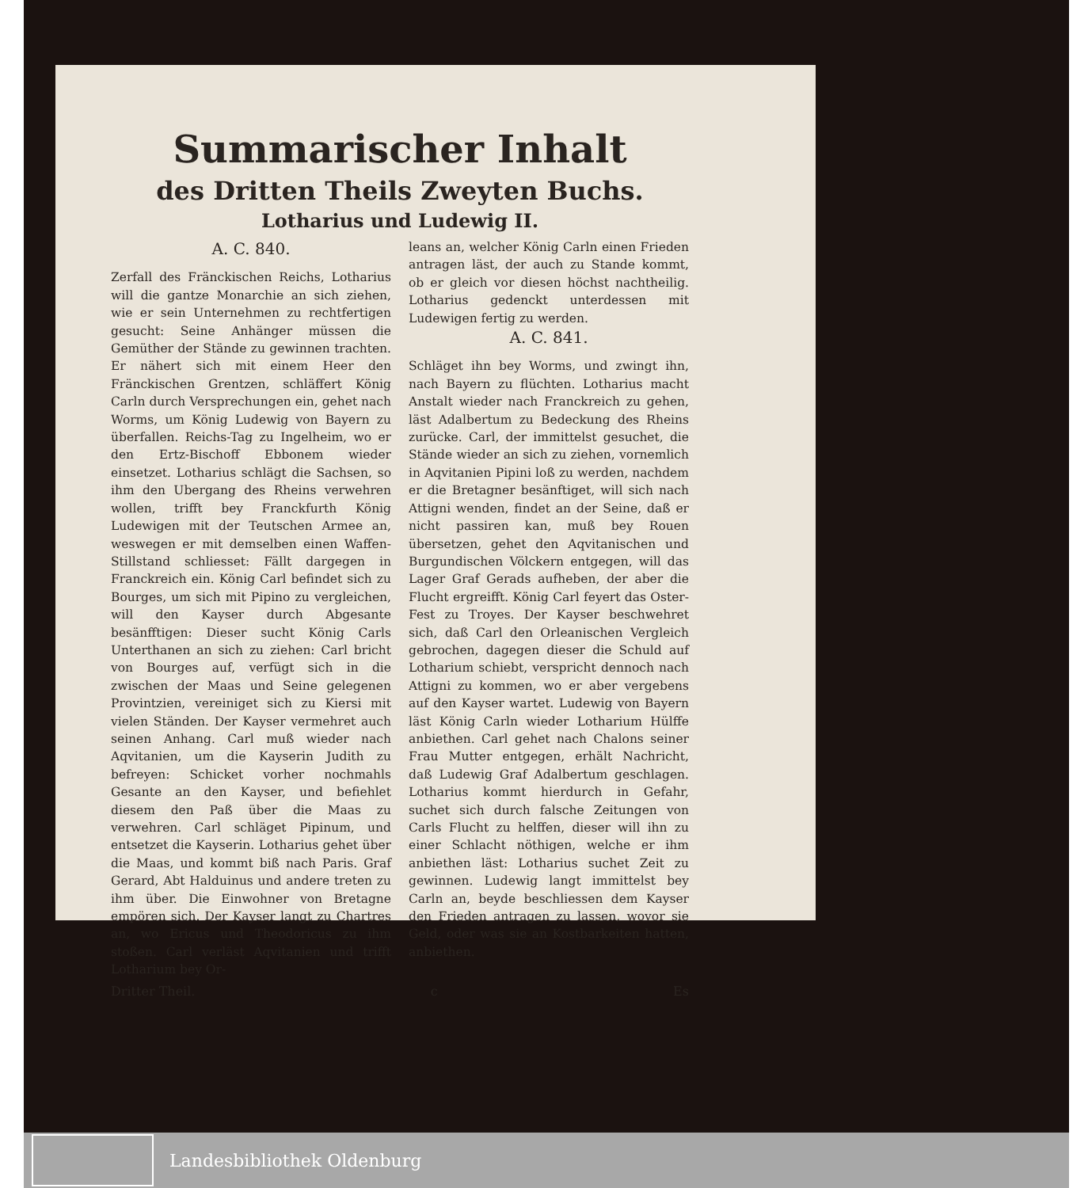Summarischer Inhalt
des Dritten Theils Zweyten Buchs.
Lotharius und Ludewig II.
A. C. 840.
Zerfall des Fränckischen Reichs, Lotharius will die gantze Monarchie an sich ziehen, wie er sein Unternehmen zu rechtfertigen gesucht: Seine Anhänger müssen die Gemüther der Stände zu gewinnen trachten. Er nähert sich mit einem Heer den Fränckischen Grentzen, schläffert König Carln durch Versprechungen ein, gehet nach Worms, um König Ludewig von Bayern zu überfallen. Reichs-Tag zu Ingelheim, wo er den Ertz-Bischoff Ebbonem wieder einsetzet. Lotharius schlägt die Sachsen, so ihm den Ubergang des Rheins verwehren wollen, trifft bey Franckfurth König Ludewigen mit der Teutschen Armee an, weswegen er mit demselben einen Waffen-Stillstand schliesset: Fällt dargegen in Franckreich ein. König Carl befindet sich zu Bourges, um sich mit Pipino zu vergleichen, will den Kayser durch Abgesante besänfftigen: Dieser sucht König Carls Unterthanen an sich zu ziehen: Carl bricht von Bourges auf, verfügt sich in die zwischen der Maas und Seine gelegenen Provintzien, vereiniget sich zu Kiersi mit vielen Ständen. Der Kayser vermehret auch seinen Anhang. Carl muß wieder nach Aqvitanien, um die Kayserin Judith zu befreyen: Schicket vorher nochmahls Gesante an den Kayser, und befiehlet diesem den Paß über die Maas zu verwehren. Carl schläget Pipinum, und entsetzet die Kayserin. Lotharius gehet über die Maas, und kommt biß nach Paris. Graf Gerard, Abt Halduinus und andere treten zu ihm über. Die Einwohner von Bretagne empören sich. Der Kayser langt zu Chartres an, wo Ericus und Theodoricus zu ihm stoßen. Carl verläst Aqvitanien und trifft Lotharium bey Or-
leans an, welcher König Carln einen Frieden antragen läst, der auch zu Stande kommt, ob er gleich vor diesen höchst nachtheilig. Lotharius gedenckt unterdessen mit Ludewigen fertig zu werden.
A. C. 841.
Schläget ihn bey Worms, und zwingt ihn, nach Bayern zu flüchten. Lotharius macht Anstalt wieder nach Franckreich zu gehen, läst Adalbertum zu Bedeckung des Rheins zurücke. Carl, der immittelst gesuchet, die Stände wieder an sich zu ziehen, vornemlich in Aqvitanien Pipini loß zu werden, nachdem er die Bretagner besänftiget, will sich nach Attigni wenden, findet an der Seine, daß er nicht passiren kan, muß bey Rouen übersetzen, gehet den Aqvitanischen und Burgundischen Völckern entgegen, will das Lager Graf Gerads aufheben, der aber die Flucht ergreifft. König Carl feyert das Oster-Fest zu Troyes. Der Kayser beschwehret sich, daß Carl den Orleanischen Vergleich gebrochen, dagegen dieser die Schuld auf Lotharium schiebt, verspricht dennoch nach Attigni zu kommen, wo er aber vergebens auf den Kayser wartet. Ludewig von Bayern läst König Carln wieder Lotharium Hülffe anbiethen. Carl gehet nach Chalons seiner Frau Mutter entgegen, erhält Nachricht, daß Ludewig Graf Adalbertum geschlagen. Lotharius kommt hierdurch in Gefahr, suchet sich durch falsche Zeitungen von Carls Flucht zu helffen, dieser will ihn zu einer Schlacht nöthigen, welche er ihm anbiethen läst: Lotharius suchet Zeit zu gewinnen. Ludewig langt immittelst bey Carln an, beyde beschliessen dem Kayser den Frieden antragen zu lassen, wovor sie Geld, oder was sie an Kostbarkeiten hatten, anbiethen.
Dritter Theil. c Es
Landesbibliothek Oldenburg